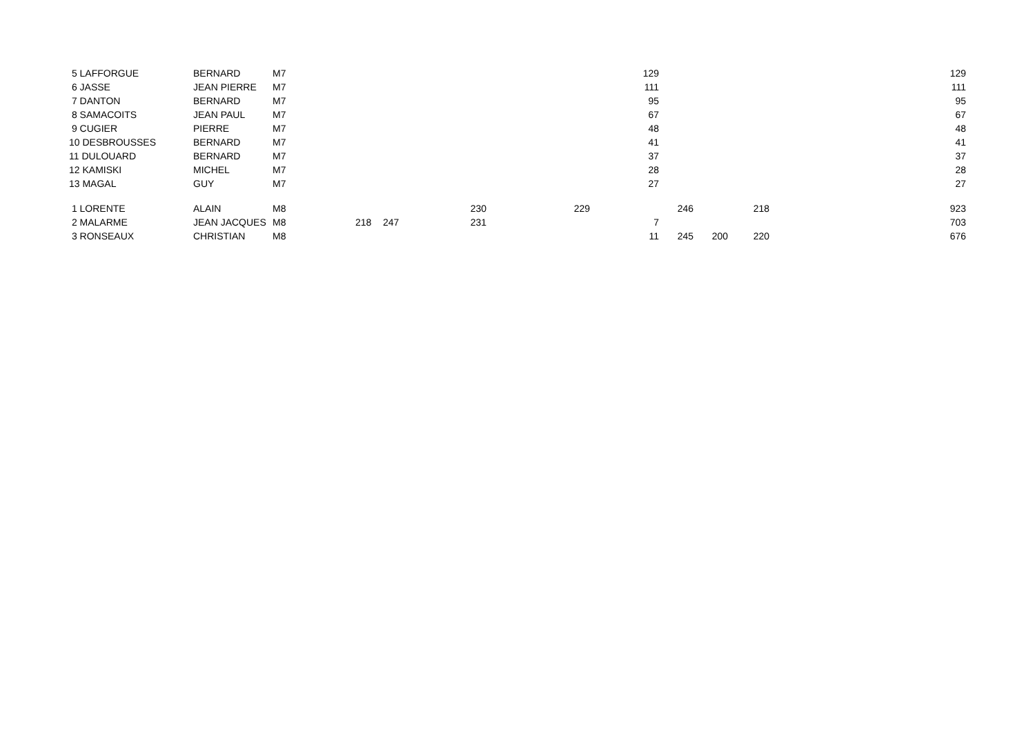| 5 LAFFORGUE | BERNARD | M7 | | | | 129 | | | | | 129 |
| 6 JASSE | JEAN PIERRE | M7 | | | | 111 | | | | | 111 |
| 7 DANTON | BERNARD | M7 | | | | 95 | | | | | 95 |
| 8 SAMACOITS | JEAN PAUL | M7 | | | | 67 | | | | | 67 |
| 9 CUGIER | PIERRE | M7 | | | | 48 | | | | | 48 |
| 10 DESBROUSSES | BERNARD | M7 | | | | 41 | | | | | 41 |
| 11 DULOUARD | BERNARD | M7 | | | | 37 | | | | | 37 |
| 12 KAMISKI | MICHEL | M7 | | | | 28 | | | | | 28 |
| 13 MAGAL | GUY | M7 | | | | 27 | | | | | 27 |
| 1 LORENTE | ALAIN | M8 | | 230 | 229 | | 246 | | 218 | | 923 |
| 2 MALARME | JEAN JACQUES | M8 | 218 | 247 231 | | 7 | | | | | 703 |
| 3 RONSEAUX | CHRISTIAN | M8 | | | | 11 | 245 | 200 | 220 | | 676 |